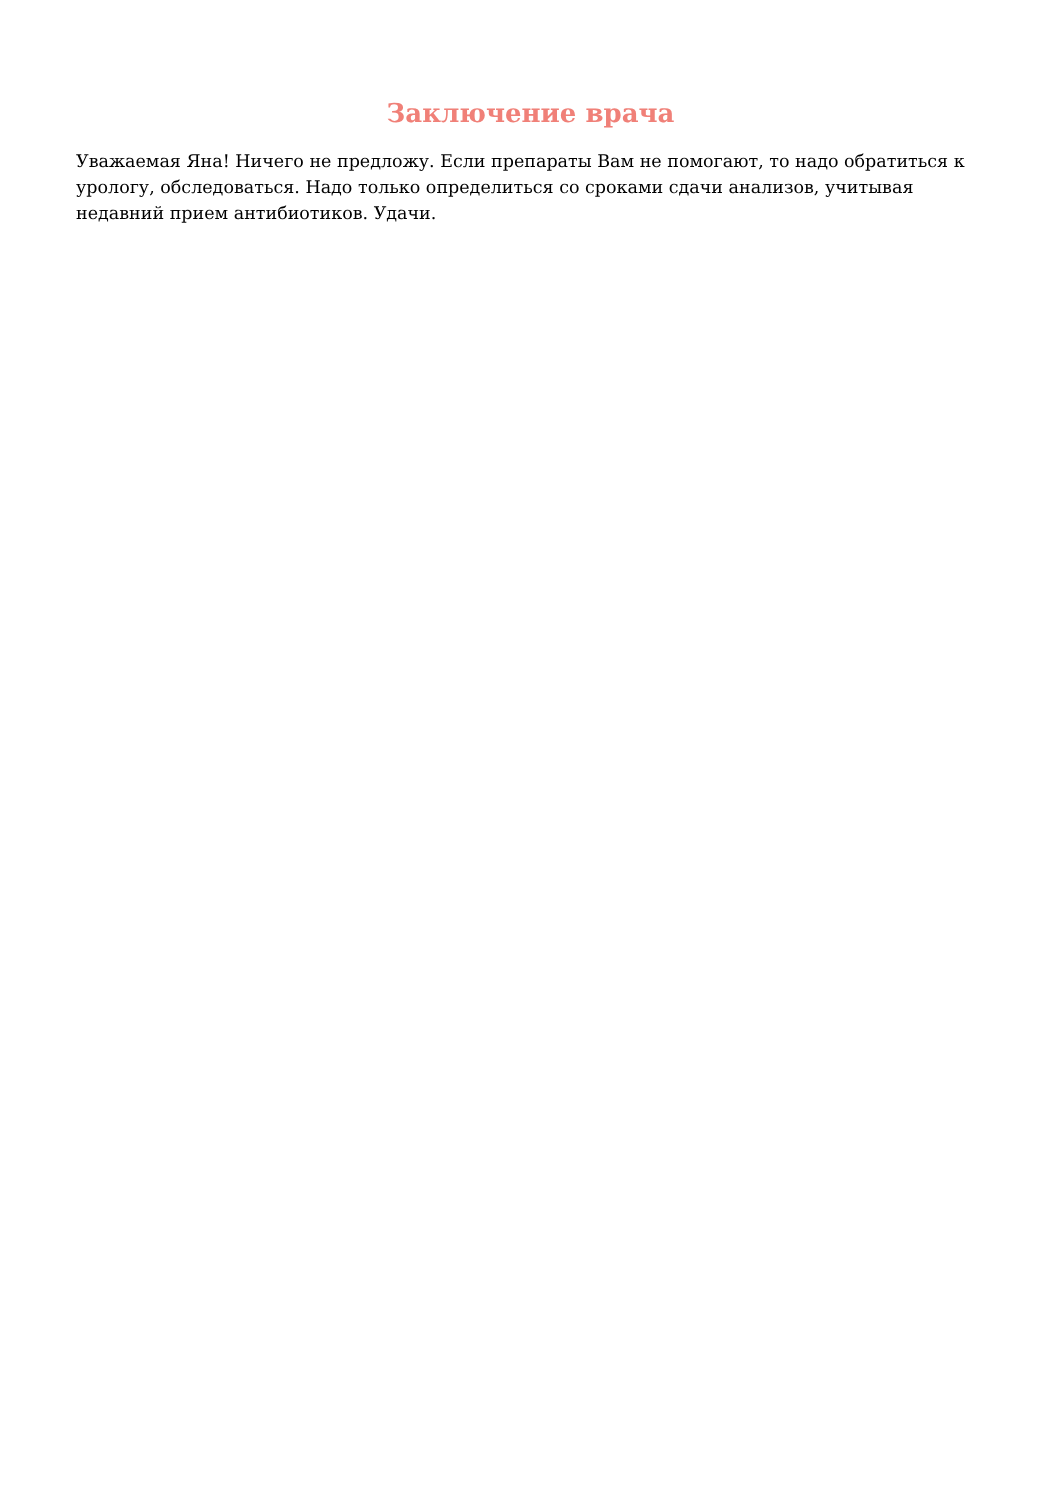Заключение врача
Уважаемая Яна! Ничего не предложу. Если препараты Вам не помогают, то надо обратиться к урологу, обследоваться. Надо только определиться со сроками сдачи анализов, учитывая недавний прием антибиотиков. Удачи.